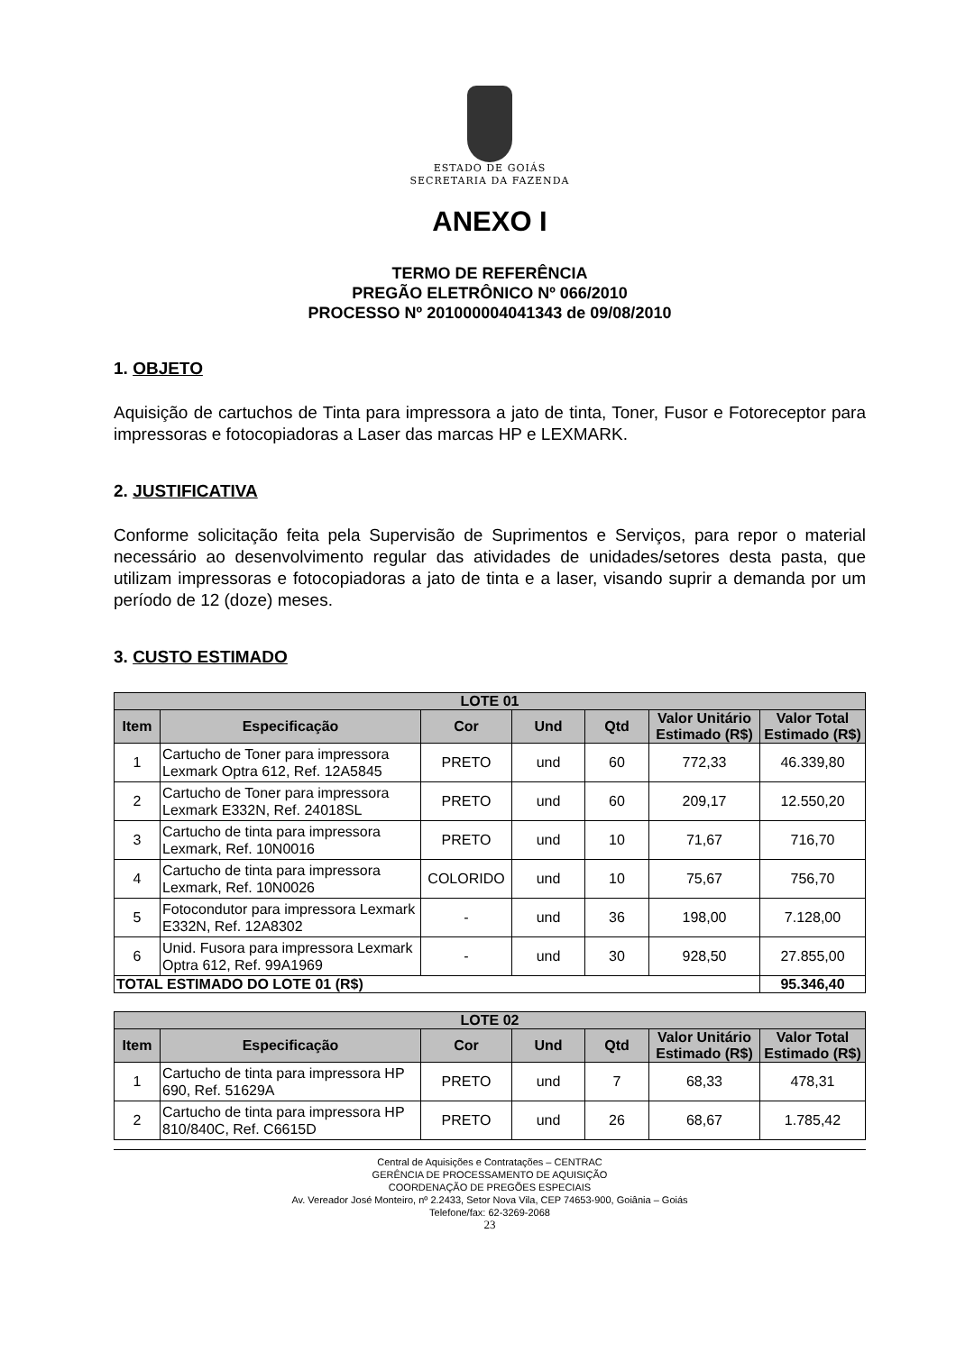ESTADO DE GOIÁS
SECRETARIA DA FAZENDA
ANEXO I
TERMO DE REFERÊNCIA
PREGÃO ELETRÔNICO Nº 066/2010
PROCESSO Nº 201000004041343 de 09/08/2010
1. OBJETO
Aquisição de cartuchos de Tinta para impressora a jato de tinta, Toner, Fusor e Fotoreceptor para impressoras e fotocopiadoras a Laser das marcas HP e LEXMARK.
2. JUSTIFICATIVA
Conforme solicitação feita pela Supervisão de Suprimentos e Serviços, para repor o material necessário ao desenvolvimento regular das atividades de unidades/setores desta pasta, que utilizam impressoras e fotocopiadoras a jato de tinta e a laser, visando suprir a demanda por um período de 12 (doze) meses.
3. CUSTO ESTIMADO
| LOTE 01 | | | | | | |
| --- | --- | --- | --- | --- | --- | --- |
| Item | Especificação | Cor | Und | Qtd | Valor Unitário Estimado (R$) | Valor Total Estimado (R$) |
| 1 | Cartucho de Toner para impressora Lexmark Optra 612, Ref. 12A5845 | PRETO | und | 60 | 772,33 | 46.339,80 |
| 2 | Cartucho de Toner para impressora Lexmark E332N, Ref. 24018SL | PRETO | und | 60 | 209,17 | 12.550,20 |
| 3 | Cartucho de tinta para impressora Lexmark, Ref. 10N0016 | PRETO | und | 10 | 71,67 | 716,70 |
| 4 | Cartucho de tinta para impressora Lexmark, Ref. 10N0026 | COLORIDO | und | 10 | 75,67 | 756,70 |
| 5 | Fotocondutor para impressora Lexmark E332N, Ref. 12A8302 | - | und | 36 | 198,00 | 7.128,00 |
| 6 | Unid. Fusora para impressora Lexmark Optra 612, Ref. 99A1969 | - | und | 30 | 928,50 | 27.855,00 |
| TOTAL ESTIMADO DO LOTE 01 (R$) | | | | | | 95.346,40 |
| LOTE 02 | | | | | | |
| --- | --- | --- | --- | --- | --- | --- |
| Item | Especificação | Cor | Und | Qtd | Valor Unitário Estimado (R$) | Valor Total Estimado (R$) |
| 1 | Cartucho de tinta para impressora HP 690, Ref. 51629A | PRETO | und | 7 | 68,33 | 478,31 |
| 2 | Cartucho de tinta para impressora HP 810/840C, Ref. C6615D | PRETO | und | 26 | 68,67 | 1.785,42 |
Central de Aquisições e Contratações – CENTRAC
GERÊNCIA DE PROCESSAMENTO DE AQUISIÇÃO
COORDENAÇÃO DE PREGÕES ESPECIAIS
Av. Vereador José Monteiro, nº 2.2433, Setor Nova Vila, CEP 74653-900, Goiânia – Goiás
Telefone/fax: 62-3269-2068
23